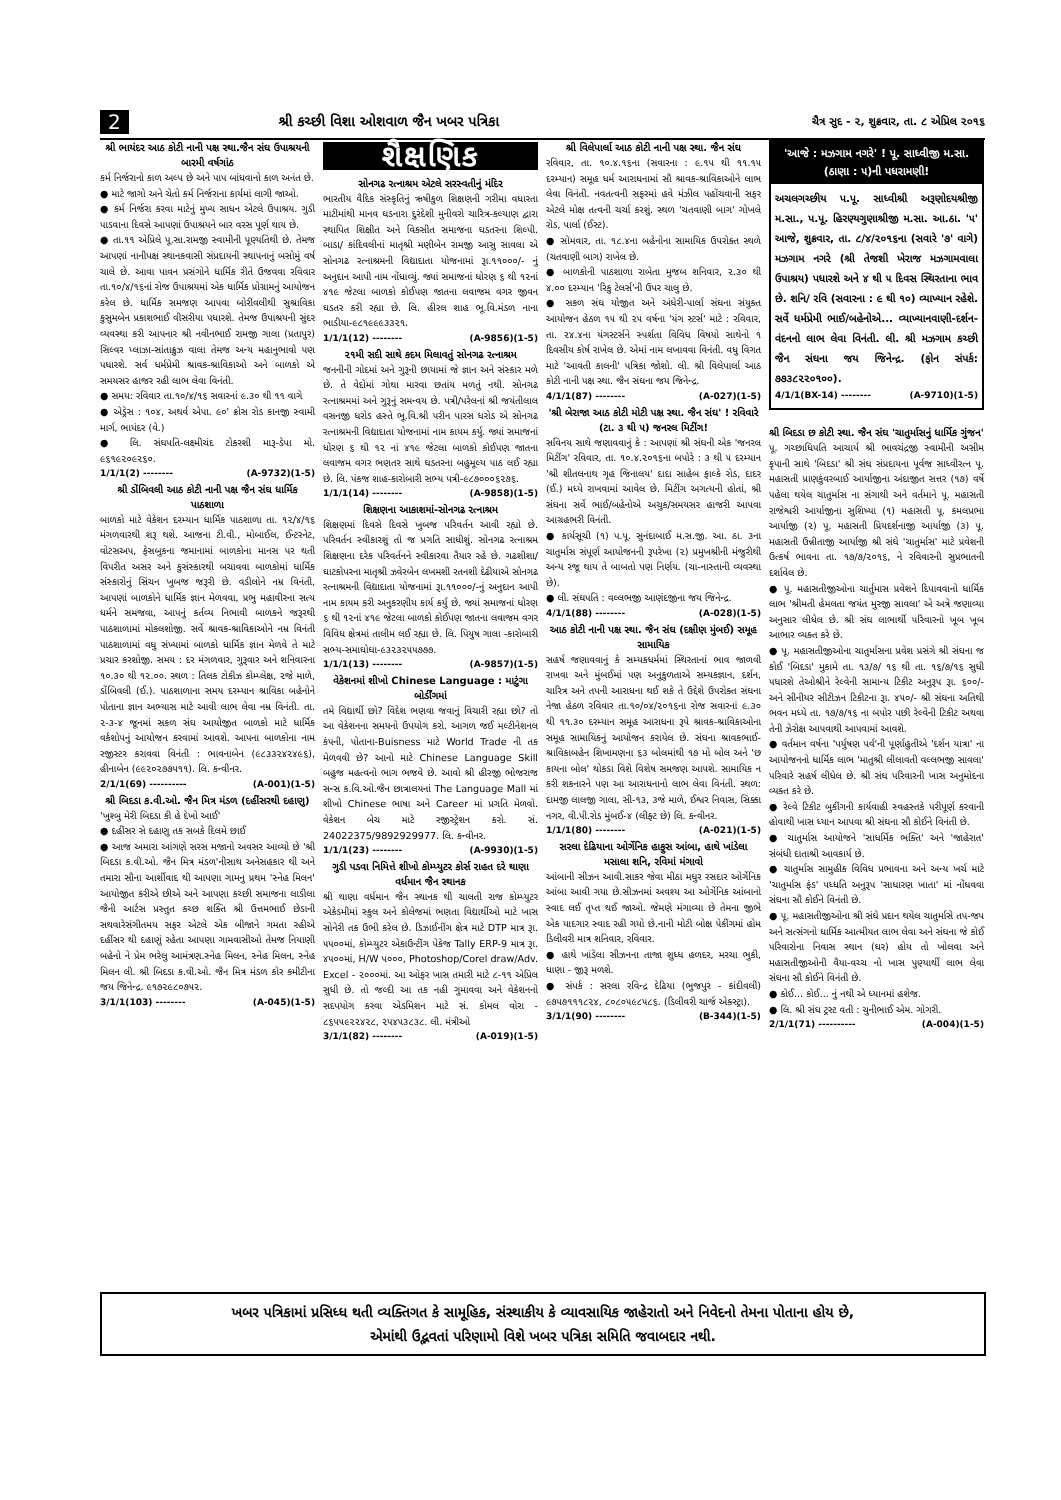2 શ્રી કચ્છી વિશા ઓશવાળ જૈન ખબર પત્રિકા ચૈત્ર સુદ - ૨, શુક્રવાર, તા. ૮ એપ્રિલ ૨૦૧૬
શ્રી ભાયંદર આઠ કોટી નાની પક્ષ સ્થા.જૈન સંઘ ઉપાશ્રયની બારમી વર્ષગાંઠ
કર્મ નિર્જરાનો કાળ અલ્પ છે અને પાપ બાંધવાનો કાળ અનંત છે.
● માટે જાગો અને ચેતો કર્મ નિર્જરાના કાર્યમાં લાગી જાઓ.
● કર્મ નિર્જરા કરવા માટેનું મુખ્ય સાધન એટલે ઉપાશ્રય. ગુડી પાડવાના દિવસે આપણાં ઉપાશ્રયને બાર વરસ પૂર્ણ થાય છે.
● તા.૧૧ એપ્રિલે પૂ.સા.રામજી સ્વામીની પૂણ્યતિથી છે. તેમજ આપણાં નાનીપક્ષ સ્થાનકવાસી સંપ્રદાયની સ્થાપનાનું બસોમું વર્ષ ચાલે છે. આવા પાવન પ્રસંગોને ધાર્મિક રીતે ઉજવવા રવિવાર તા.૧૦/૪/૧૬નાં રોજ ઉપાશ્રયમાં એક ધાર્મિક પ્રોગ્રામનું આયોજન કરેલ છે. ધાર્મિક સમજણ આપવા બોરીવલીથી સુશ્રાવિકા કુસુમબેન પ્રકાશભાઈ વીસરીયા પધારશે. તેમજ ઉપાશ્રયની સુંદર વ્યવસ્થા કરી આપનાર શ્રી નવીનભાઈ રામજી ગાલા (પ્રતાપુર) સિલ્વર પ્લાઝા-સાંતાક્રુઝ વાલા તેમજ અન્ય મહાનુભાવો પણ પધારશે. સર્વ ધર્મપ્રેમી શ્રાવક-શ્રાવિકાઓ અને બાળકો એ સમયસર હાજર રહી લાભ લેવા વિનંતી.
● સમય: રવિવાર તા.૧૦/૪/૧૬ સવારનાં ૯.૩૦ થી ૧૧ વાગે
● એડ્રેસ : ૧૦૪, અથર્વ એપા. ૯૦' ક્રોસ રોડ કાનજી સ્વામી માર્ગ, ભાયંદર (વે.)
● લિ. સંઘપતિ-લક્ષ્મીચંદ ટોકરશી મારૂ-ડેપા મો. ૯૬૧૯૨૦૯૨૬૦.
1/1/1(2) -------- (A-9732)(1-5)
શ્રી ડોંબિવલી આઠ કોટી નાની પક્ષ જૈન સંઘ ધાર્મિક પાઠશાળા
બાળકો માટે વેકેશન દરમ્યાન ધાર્મિક પાઠશાળા તા. ૧૨/૪/૧૬ મંગળવારથી શરૂ થશે. આજના ટી.વી., મોબાઈલ, ઈન્ટરનેટ, વોટસઅપ, ફેસબુકના જમાનામાં બાળકોના માનસ પર થતી વિપરીત અસર અને કુસંસ્કારથી બચાવવા બાળકોમાં ધાર્મિક સંસ્કારોનું સિંચન ખુબજ જરૂરી છે. વડીલોને નમ્ર વિનંતી, આપણાં બાળકોને ધાર્મિક જ્ઞાન મેળવવા, પ્રભુ મહાવીરના સત્ય ધર્મને સમજવા, આપનું કર્તવ્ય નિભાવી બાળકને જરૂરથી પાઠશાળામાં મોકલશોજી. સર્વે શ્રાવક-શ્રાવિકાઓને નમ્ર વિનંતી પાઠશાળામાં વધુ સંખ્યામાં બાળકો ધાર્મિક જ્ઞાન મેળવે તે માટે પ્રચાર કરશોજી. સમય : દર મંગળવાર, ગુરૂવાર અને શનિવારના ૧૦.૩૦ થી ૧૨.૦૦. સ્થળ : તિલક ટોકીઝ કોમ્પ્લેક્ષ, ૨જે માળે, ડોંબિવલી (ઈ.). પાઠશાળાના સમય દરમ્યાન શ્રાવિકા બહેનોને પોતાના જ્ઞાન અભ્યાસ માટે આવી લાભ લેવા નમ્ર વિનંતી. તા. ૨-૩-૪ જૂનમાં સકળ સંઘ આયોજીત બાળકો માટે ધાર્મિક વર્કશોપનું આયોજન કરવામાં આવશે. આપના બાળકોના નામ રજીસ્ટર કરાવવા વિનંતી : ભાવનાબેન (૯૮૩૩૨૪૨૪૯૬), હીનાબેન (૯૯૨૦૨૭૭૫૧૧). લિ. કન્વીનર.
2/1/1(69) ---------- (A-001)(1-5)
શ્રી બિદડા ક.વી.ઓ. જૈન મિત્ર મંડળ (દહીંસરથી દહાણુ)
'ખુશ્બુ મેરી બિદડા કી હે દેખો આઈ'
● દહીંસર સે દહાણુ તક સબકે દિલમે છાઈ
● આજ અમારા આંગણે સરસ મજાનો અવસર આવ્યો છે 'શ્રી બિદડા ક.વી.ઓ. જૈન મિત્ર મંડળ'નીસાથ અનેસહકાર થી અને તમારા સૌના આર્શીવાદ થી આપણા ગામનુ પ્રથમ 'સ્નેહ મિલન' આયોજીત કરીએ છીએ અને આપણા કચ્છી સમાજના લાડીલા જૈની આર્ટસ પ્રસ્તુત કચ્છ શક્તિ શ્રી ઉત્તમભાઈ છેડાની સથવારેસંગીતમય સફર એટલે એક બીજાને ગમતા રહીએ દહીંસર થી દહાણું રહેતા આપણા ગામવાસીઓ તેમજ નિયાણી બહેનો ને પ્રેમ ભરેલુ આમંત્રણ.સ્નેહ મિલન, સ્નેહ મિલન, સ્નેહ મિલન લી. શ્રી બિદડા ક.વી.ઓ. જૈન મિત્ર મંડળ કોર કમીટીના જય જિનેન્દ્ર. ૯૧૭૨૯૮૦૭૫૨.
3/1/1(103) -------- (A-045)(1-5)
શૈક્ષણિક
સોનગઢ રત્નાશ્રમ એટલે સરસ્વતીનું મંદિર
ભારતીય વૈદિક સંસ્કૃતિનું ઋષીકુળ શિક્ષણની ગરીમા વધારતા માટીમાંથી માનવ ઘડનારા દુરંદેશી મુનીવરો ચારિત્ર-કલ્યાણ દ્વારા સ્થાપિત શિક્ષીત અને વિકસીત સમાજના ઘડતરના શિલ્પી. બાડા/ કાંદિવલીનાં માતૃશ્રી મણીબેન રામજી આસુ સાવલા એ સોનગઢ રત્નાશ્રમની વિદ્યાદાતા યોજનામાં રૂા.૧૧૦૦૦/- નું અનુદાન આપી નામ નોંધાવ્યું. જ્યાં સમાજનાં ધોરણ ૬ થી ૧૨નાં ૪૧૯ જેટલા બાળકો કોઈપણ જાતના લવાજમ વગર જીવન ઘડતર કરી રહ્યા છે. લિ. હીરલ શાહ ભૂ.વિ.મંડળ નાના ભાડીયા-૯૮૧૯૯૯૩૩૨૧.
1/1/1(12) -------- (A-9856)(1-5)
૨૧મી સદી સાથે કદમ મિલાવતું સોનગઢ રત્નાશ્રમ
જનનીની ગોદમાં અને ગુરૂની છાયામાં જે જ્ઞાન અને સંસ્કાર મળે છે. તે વેદોમાં ગોથા મારવા છતાંય મળતું નથી. સોનગઢ રત્નાશ્રમમાં અને ગુરૂનું સમન્વય છે. પત્રી/પરેલનાં શ્રી જયંતીલાલ વસનજી ધરોડ હસ્તે ભૂ.વિ.શ્રી પરીન પારસ ધરોડ એ સોનગઢ રત્નાશ્રમની વિદ્યાદાતા યોજનામાં નામ કાયમ કર્યુ. જ્યાં સમાજનાં ધોરણ ૬ થી ૧૨ નાં ૪૧૯ જેટલા બાળકો કોઈપણ જાતના લવાજમ વગર ભણતર સાથે ઘડતરના બહુમૂલ્ય પાઠ લઈ રહ્યા છે. લિ. પંકજ શાહ-કારોબારી સભ્ય પત્રી-૯૮૭૦૦૦૬૨૭૬.
1/1/1(14) -------- (A-9858)(1-5)
શિક્ષણના આકાશમાં-સોનગઢ રત્નાશ્રમ
શિક્ષણમાં દિવસે દિવસે ખુબજ પરિવર્તન આવી રહ્યો છે. પરિવર્તન સ્વીકારશું તો જ પ્રગતિ સાધીશું. સોનગઢ રત્નાશ્રમ શિક્ષણના દરેક પરિવર્તનને સ્વીકારવા તૈયાર રહે છે. ગઢશીશા/ઘાટકોપરના માતૃશ્રી ઝવેરબેન લખમશી રતનશી દેઢીયાએ સોનગઢ રત્નાશ્રમની વિદ્યાદાતા યોજનામાં રૂા.૧૧૦૦૦/-નું અનુદાન આપી નામ કાયમ કરી અનુકરણીય કાર્ય કર્યુ છે. જ્યાં સમાજનાં ધોરણ ૬ થી ૧૨નાં ૪૧૯ જેટલા બાળકો કોઈપણ જાતના લવાજમ વગર વિવિધ ક્ષેત્રમાં તાલીમ લઈ રહ્યા છે. લિ. પિયુષ ગાલા -કારોબારી સભ્ય-સમાઘોઘા-૯૩૨૩૨૫૫૭૭૭.
1/1/1(13) -------- (A-9857)(1-5)
વેકેશનમાં શીખો Chinese Language : માટુંગા બોર્ડીંગમાં
તમે વિદ્યાર્થી છો? વિદેશ ભણવા જવાનું વિચારી રહ્યા છો? તો આ વેકેશનના સમયનો ઉપયોગ કરો. આગળ જઈ મલ્ટીનેશનલ કંપની, પોતાના-Buisness માટે World Trade ની તક મેળવવી છે? આનો માટે Chinese Language Skill બહુજ મહત્વનો ભાગ ભજવે છે. આવો શ્રી હીરજી ભોજરાજ સન્સ ક.વિ.ઓ.જૈન છાત્રાલયનાં The Language Mall માં શીખો Chinese ભાષા અને Career માં પ્રગતિ મેળવો. વેકેશન બેચ માટે રજીસ્ટ્રેશન કરો. સં. 24022375/9892929977. લિ. કન્વીનર.
1/1/1(23) -------- (A-9930)(1-5)
ગુડી પડવા નિમિત્તે શીખો કોમ્પ્યુટર કોર્સ રાહત દરે થાણા વર્ધમાન જૈન સ્થાનક
શ્રી થાણા વર્ધમાન જૈન સ્થાનક થી ચાલતી રાજ કોમ્પ્યુટર એકેડમીમાં સ્કુલ અને કોલેજમાં ભણતા વિદ્યાર્થીઓ માટે ખાસ સોનેરી તક ઉભી કરેલ છે. ડિઝાઈનીંગ ક્ષેત્ર માટે DTP માત્ર રૂા. ૫૫૦૦માં, કોમ્પ્યુટર એકાઉન્ટીંગ પેકેજ Tally ERP-9 માત્ર રૂા. ૪૫૦૦માં, H/W ૫૦૦૦, Photoshop/Corel draw/Adv. Excel - ૨૦૦૦માં. આ ઓફર ખાસ તમારી માટે ૮-૧૧ એપ્રિલ સુધી છે. તો જલ્દી આ તક નહી ગુમાવવા અને વેકેશનનો સદપયોગ કરવા એડમિશન માટે સં. કોમલ વોરા - ૮૬૫૫૯૨૨૪૨૮, ૨૫૪૫૩૮૩૮. લી. મંત્રીઓ
3/1/1(82) -------- (A-019)(1-5)
શ્રી વિલેપાર્લા આઠ કોટી નાની પક્ષ સ્થા. જૈન સંઘ
રવિવાર, તા. ૧૦.૪.૧૬ના (સવારના : ૯.૧૫ થી ૧૧.૧૫ દરમ્યાન) સમૂહ ધર્મ આરાધનામાં સૌ શ્રાવક-શ્રાવિકાઓને લાભ લેવા વિનંતી. નવતત્વની સફરમાં હવે મંઝીલ પહોંચવાની સફર એટલે મોક્ષ તત્વની ચર્ચા કરશું. સ્થળ 'ચતવાણી બાગ' ગોખલે રોડ, પાર્લા (ઈસ્ટ).
● સોમવાર, તા. ૧૮.૪ના બહેનોના સામાયિક ઉપરોક્ત સ્થળે (ચતવાણી બાગ) રાખેલ છે.
● બાળકોની પાઠશાળા રાબેતા મુજબ શનિવાર, ૨.૩૦ થી ૪.૦૦ દરમ્યાન 'રિકુ ટેલર્સ'ની ઉપર ચાલુ છે.
● સકળ સંઘ યોજીત અને અંધેરી-પાર્લા સંઘના સંયુક્ત આયોજન હેઠળ ૧૫ થી ૨૫ વર્ષના 'યંગ સ્ટર્સ' માટે : રવિવાર, તા. ૨૪.૪ના યંગસ્ટર્સને સ્પર્શતા વિવિધ વિષયો સાથેનો ૧ દિવસીય કોર્ષ રાખેલ છે. એમાં નામ લખાવવા વિનંતી. વધુ વિગત માટે 'આવતી કાલની' પત્રિકા જોશો. લી. શ્રી વિલેપાર્લા આઠ કોટી નાની પક્ષ સ્થા. જૈન સંઘના જય જિનેન્દ્ર.
4/1/1(87) -------- (A-027)(1-5)
'શ્રી બેરાજા આઠ કોટી મોટી પક્ષ સ્થા. જૈન સંઘ' ! રવિવારે (ટા. ૩ થી ૫) જનરલ મિટીંગ!
સવિનય સાથે જણાવવાનું કે : આપણાં શ્રી સંઘની એક 'જનરલ મિટીંગ' રવિવાર, તા. ૧૦.૪.૨૦૧૬ના બપોરે : ૩ થી ૫ દરમ્યાન 'શ્રી શીતલનાથ ગૃહ જિનાલય' દાદા સાહેબ ફાલ્કે રોડ, દાદર (ઈ.) મધ્યે રાખવામાં આવેલ છે. મિટીંગ અગત્યની હોતાં, શ્રી સંઘના સર્વે ભાઈ/બહેનોએ અચુક/સમયસર હાજરી આપવા આગ્રહભરી વિનંતી.
● કાર્યસૂચી (૧) પ.પૂ. સુનંદાબાઈ મ.સ.જી. આ. ઠા. ૩ના ચાતુર્માસ સંપૂર્ણ આયોજનની રૂપરેખા (૨) પ્રમુખશ્રીની મંજુરીથી અન્ય રજૂ થાય તે બાબતો પણ નિર્ણય. (ચા-નાસ્તાની વ્યવસ્થા છે).
● લી. સંઘપતિ : વલ્લભજી આણંદજીના જય જિનેન્દ્ર.
4/1/1(88) -------- (A-028)(1-5)
આઠ કોટી નાની પક્ષ સ્થા. જૈન સંઘ (દક્ષીણ મુંબઈ) સમૂહ સામાયિક
સહર્ષ જણાવવાનું કે સમ્યકધર્મમાં સ્થિરતાનાં ભાવ જાળવી રાખવા અને મુંબઈમાં પણ અનુકુળતાએ સમ્યકજ્ઞાન, દર્શન, ચારિત્ર અને તપની આરાધના થઈ શકે તે ઉદ્દેશે ઉપરોક્ત સંઘના નેજા હેઠળ રવિવાર તા.૧૦/૦૪/૨૦૧૬ના રોજ સવારનાં ૯.૩૦ થી ૧૧.૩૦ દરમ્યાન સમૂહ આરાધના રૂપે શ્રાવક-શ્રાવિકાઓના સમૂહ સામાયિકનું આયોજન કરાયેલ છે. સંઘના શ્રાવકભાઈ-શ્રાવિકાબહેન શિખામણના ૬૩ બોલમાંથી ૧૭ મો બોલ અને 'છ કાયના બોલ' થોકડા વિશે વિશેષ સમજણ આપશે. સામાયિક ન કરી શકનારને પણ આ આરાધનાનો લાભ લેવા વિનંતી. સ્થળ: દામજી લાલજી ગાલા, સી-૧૩, ૩જે માળે, ઈશ્વર નિવાસ, સિક્કા નગર, વી.પી.રોડ મુંબઈ-૪ (લીફ્ટ છે) લિ. કન્વીનર.
1/1/1(80) -------- (A-021)(1-5)
સરલા દેઢિયાના ઓર્ગેનિક હાફુસ આંબા, હાથે ખાંડેલા મસાલા શનિ, રવિમાં મંગાવો
આંબાની સીઝન આવી.સાકર જેવા મીઠા મધુર રસદાર ઓર્ગેનિક આંબા આવી ગયા છે.સીઝનમાં અવશ્ય આ ઓર્ગેનિક આંબાનો સ્વાદ લઈ તૃપ્ત થઈ જાઓ. જેમણે મંગાવ્યા છે તેમના જીભે એક યાદગાર સ્વાદ રહી ગયો છે.નાની મોટી બોક્ષ પેકીંગમાં હોમ ડિલીવરી માત્ર શનિવાર, રવિવાર.
● હાથે ખાંડેલા સીઝનના તાજા શુધ્ધ હળદર, મરચા ભુકી, ધાણા - જીરૂ મળશે.
● સંપર્ક : સરલા રવિન્દ્ર દેઢિયા (ભુજપુર - કાંદીવલી) ૯૭૫૭૧૧૧૮૨૪, ૮૦૮૦૫૯૮૫૮૬. (ડિલીવરી ચાર્જ એક્સ્ટ્રા).
3/1/1(90) -------- (B-344)(1-5)
'આજે : મઝગામ નગરે' ! પૂ. સાધ્વીજી મ.સા. (ઠાણા : ૫)ની પધરામણી!
અચલગચ્છીય પ.પૂ. સાધ્વીશ્રી અરૂણોદયશ્રીજી મ.સા., પ.પૂ. હિરણ્યગુણાશ્રીજી મ.સા. આ.ઠા. '૫' આજે, શુક્રવાર, તા. ૮/૪/૨૦૧૬ના (સવારે '૭' વાગે) મઝગામ નગરે (શ્રી તેજશી ખેરાજ મઝગામવાલા ઉપાશ્રય) પધારશે અને ૪ થી ૫ દિવસ સ્થિરતાના ભાવ છે. શનિ/ રવિ (સવારના : ૯ થી ૧૦) વ્યાખ્યાન રહેશે. સર્વે ધર્મપ્રેમી ભાઈ/બહેનોએ... વ્યાખ્યાનવાણી-દર્શન-વંદનનો લાભ લેવા વિનંતી. લી. શ્રી મઝગામ કચ્છી જૈન સંઘના જય જિનેન્દ્ર. (ફોન સંપર્ક: ૭૭૩૮૨૨૦૧૦૦).
4/1/1(BX-14) -------- (A-9710)(1-5)
શ્રી બિદડા છ કોટી સ્થા. જૈન સંઘ 'ચાતુર્માસનું ધાર્મિક ગુંજન'
પૂ. ગચ્છાધિપતિ આચાર્ય શ્રી ભાવચંદ્રજી સ્વામીની અસીમ કૃપાની સાથે 'બિદડા' શ્રી સંઘ સંપ્રદાયના પૂર્વજ સાધ્વીરત્ન પૂ. મહાસતી પ્રાણકુંવરબાઈ આર્યાજીના અંદાજીત સત્તર (૧૭) વર્ષે પહેલા થયેલ ચાતુર્માસ ના સંગાથી અને વર્તમાને પૂ. મહાસતી રાજેશ્વરી આર્યાજીના સુશિષ્યા (૧) મહાસતી પૂ. કમલપ્રભા આર્યાજી (૨) પૂ. મહાસતી પ્રિયદર્શનાજી આર્યાજી (૩) પૂ. મહાસતી ઉન્નીતાજી આર્યાજી શ્રી સંઘે 'ચાતુર્માસ' માટે પ્રવેશની ઉત્કર્ષ ભાવના તા. ૧૭/૭/૨૦૧૬, ને રવિવારની સુપ્રભાતની દર્શાવેલ છે.
● પૂ. મહાસતીજીઓના ચાર્તુમાસ પ્રવેશને દિપાવવાનો ધાર્મિક લાભ 'શ્રીમતી હેમલતા જયંત મુરજી સાવલા' એ અત્રે જણાવ્યા અનુસાર લીધેલ છે. શ્રી સંઘ લાભાર્થી પરિવારનો ખૂબ ખૂબ આભાર વ્યક્ત કરે છે.
● પૂ. મહાસતીજીઓના ચાતુર્માસના પ્રવેશ પ્રસંગે શ્રી સંઘના જ કોઈ 'બિદડા' મુકામે તા. ૧૩/૭/ ૧૬ થી તા. ૧૬/૭/૧૬ સુધી પધારશે તેઓશ્રીને રેલ્વેની સામાન્ય ટિકીટ અનુરૂપ રૂા. ૬૦૦/- અને સીનીયર સીટીઝન ટિકીટના રૂા. ૪૫૦/- શ્રી સંઘના અતિથી ભવન મધ્યે તા. ૧૭/૭/૧૬ ના બપોર પછી રેલ્વેની ટિકીટ અથવા તેની ઝેરોક્ષ આપવાથી આપવામાં આવશે.
● વર્તમાન વર્ષના 'પર્યુષણ પર્વ'ની પૂર્ણાહુતીએ 'દર્શન યાત્રા' ના આયોજનનો ધાર્મિક લાભ 'માતુશ્રી લીલાવતી વલ્લભજી સાવલા' પરિવારે સહર્ષ લીધેલ છે. શ્રી સંઘ પરિવારની ખાસ અનુમોદના વ્યક્ત કરે છે.
● રેલ્વે ટિકીટ બુકીંગની કાર્યવાહી સ્વહસ્તકે પરીપૂર્ણ કરવાની હોવાથી ખાસ ધ્યાન આપવા શ્રી સંઘના સૌ કોઈને વિનંતી છે.
● ચાતુર્માસ આયોજને 'સાધર્મિક ભક્તિ' અને 'જાહેરાત' સંબંધી દાતાશ્રી આવકાર્ય છે.
● ચાતુર્માસ સામુહીક વિવિધ પ્રભાવના અને અન્ય ખર્ચ માટે 'ચાતુર્માસ ફંડ' પધ્ધતિ અનુરૂપ 'સાધારણ ખાતા' માં નોંધવવા સંઘના સૌ કોઈને વિનંતી છે.
● પૂ. મહાસતીજીઓના શ્રી સંઘે પ્રદાન થયેલ ચાતુર્માસે તપ-જપ અને સત્સંગનો ધાર્મિક આત્મીયત લાભ લેવા અને સંઘના જે કોઈ પરિવારોના નિવાસ સ્થાન (ઘર) હોય તો ખોલવા અને મહાસતીજીઓની વૈયા-વચ્ચ નો ખાસ પુણ્યાર્થી લાભ લેવા સંઘના સૌ કોઈને વિનંતી છે.
● કોઈ... કોઈ... નું નથી એ ધ્યાનમાં હશેજ.
● લિ. શ્રી સંઘ ટ્રસ્ટ વતી : ચુનીભાઈ એમ. ગોગરી.
2/1/1(71) ---------- (A-004)(1-5)
ખબર પત્રિકામાં પ્રસિધ્ધ થતી વ્યક્તિગત કે સામૂહિક, સંસ્થાકીય કે વ્યાવસાયિક જાહેરાતો અને નિવેદનો તેમના પોતાના હોય છે,
એમાંથી ઉદ્ભવતાં પરિણામો વિશે ખબર પત્રિકા સમિતિ જવાબદાર નથી.